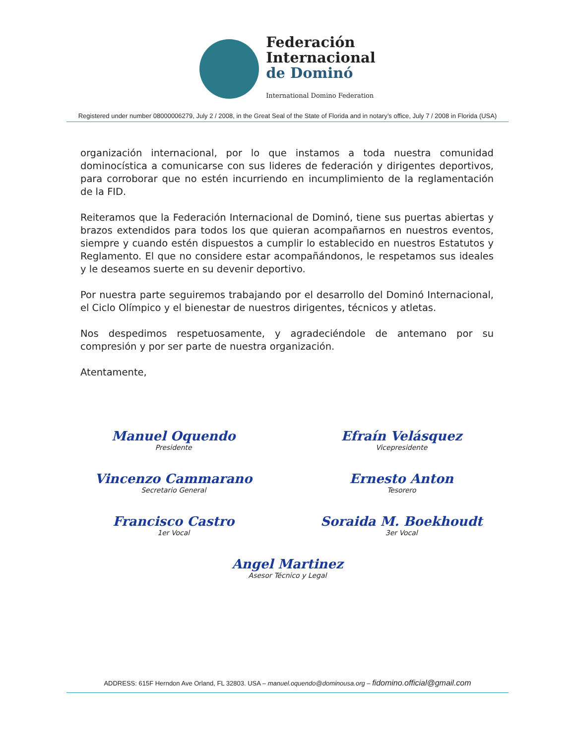Federación
Internacional
de Dominó
International Domino Federation
Registered under number 08000006279, July 2 / 2008, in the Great Seal of the State of Florida and in notary’s office, July 7 / 2008 in Florida (USA)
organización internacional, por lo que instamos a toda nuestra comunidad dominocística a comunicarse con sus lideres de federación y dirigentes deportivos, para corroborar que no estén incurriendo en incumplimiento de la reglamentación de la FID.
Reiteramos que la Federación Internacional de Dominó, tiene sus puertas abiertas y brazos extendidos para todos los que quieran acompañarnos en nuestros eventos, siempre y cuando estén dispuestos a cumplir lo establecido en nuestros Estatutos y Reglamento. El que no considere estar acompañándonos, le respetamos sus ideales y le deseamos suerte en su devenir deportivo.
Por nuestra parte seguiremos trabajando por el desarrollo del Dominó Internacional, el Ciclo Olímpico y el bienestar de nuestros dirigentes, técnicos y atletas.
Nos despedimos respetuosamente, y agradeciéndole de antemano por su compresión y por ser parte de nuestra organización.
Atentamente,
Manuel Oquendo
Presidente
Efraín Velásquez
Vicepresidente
Vincenzo Cammarano
Secretario General
Ernesto Anton
Tesorero
Francisco Castro
1er Vocal
Soraida M. Boekhoudt
3er Vocal
Angel Martinez
Asesor Técnico y Legal
ADDRESS: 615F Herndon Ave Orland, FL 32803. USA – manuel.oquendo@dominousa.org – fidomino.official@gmail.com